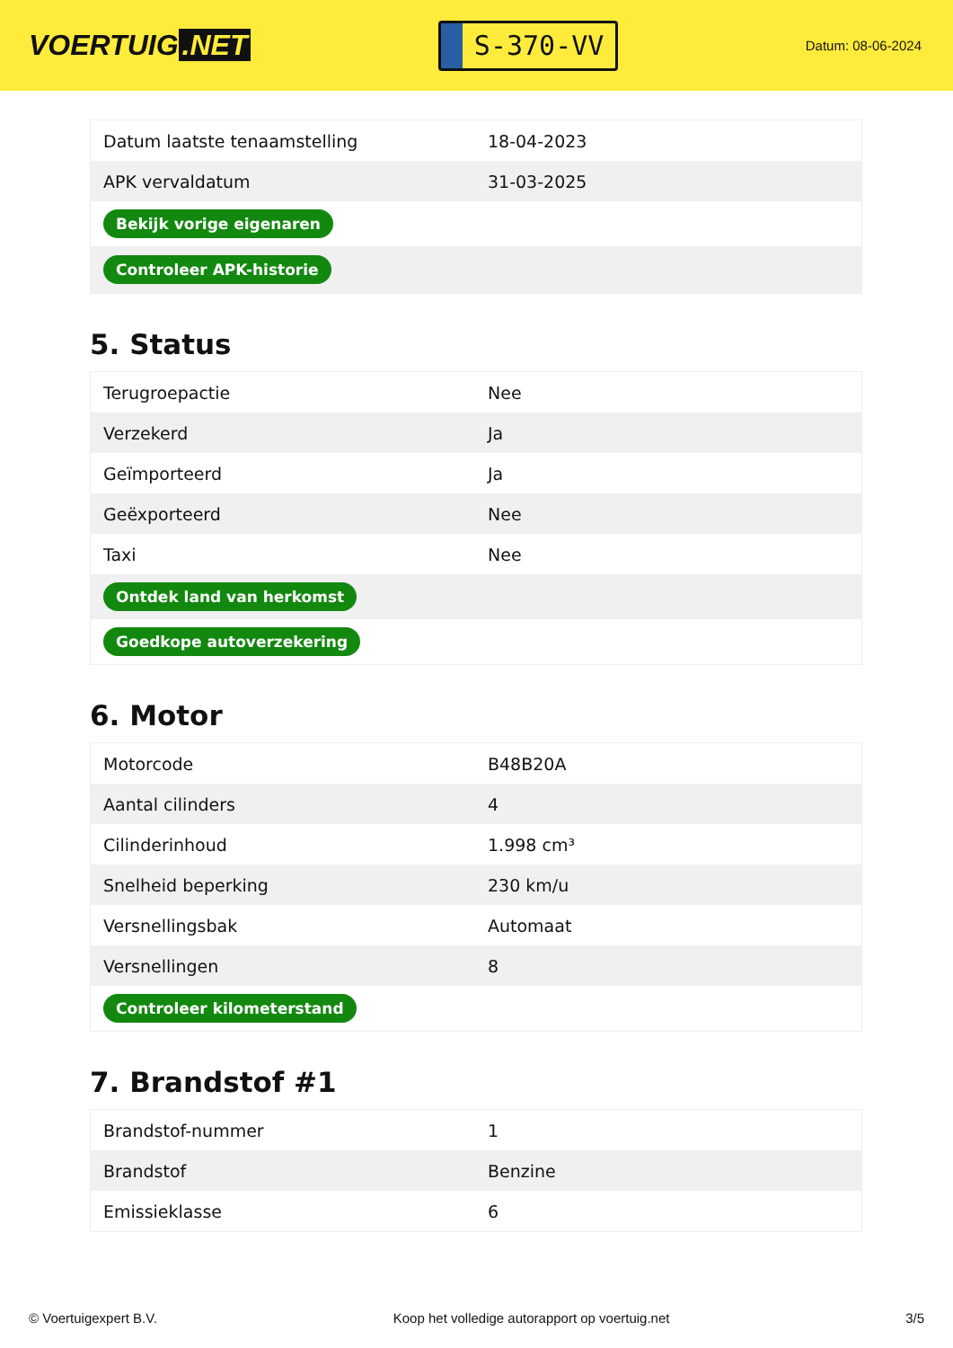VOERTUIG.NET
S-370-VV
Datum: 08-06-2024
| Datum laatste tenaamstelling | 18-04-2023 |
| APK vervaldatum | 31-03-2025 |
| Bekijk vorige eigenaren | |
| Controleer APK-historie | |
5. Status
| Terugroepactie | Nee |
| Verzekerd | Ja |
| Geïmporteerd | Ja |
| Geëxporteerd | Nee |
| Taxi | Nee |
| Ontdek land van herkomst | |
| Goedkope autoverzekering | |
6. Motor
| Motorcode | B48B20A |
| Aantal cilinders | 4 |
| Cilinderinhoud | 1.998 cm³ |
| Snelheid beperking | 230 km/u |
| Versnellingsbak | Automaat |
| Versnellingen | 8 |
| Controleer kilometerstand | |
7. Brandstof #1
| Brandstof-nummer | 1 |
| Brandstof | Benzine |
| Emissieklasse | 6 |
© Voertuigexpert B.V. Koop het volledige autorapport op voertuig.net 3/5